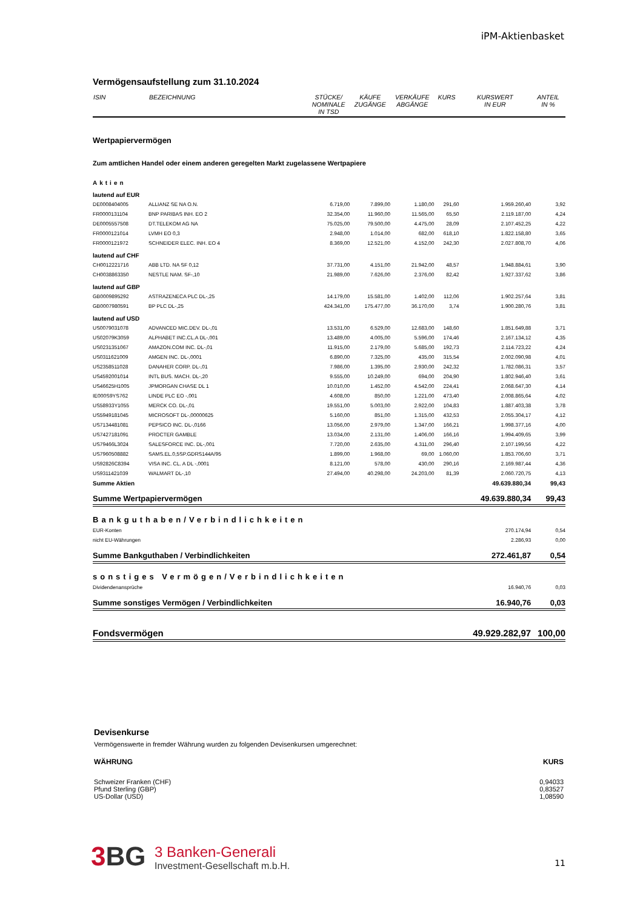iPM-Aktienbasket
Vermögensaufstellung zum 31.10.2024
| ISIN | BEZEICHNUNG | STÜCKE/ NOMINALE IN TSD | KÄUFE ZUGÄNGE | VERKÄUFE ABGÄNGE | KURS | KURSWERT IN EUR | ANTEIL IN % |
| --- | --- | --- | --- | --- | --- | --- | --- |
| Wertpapiervermögen | | | | | | | |
| Zum amtlichen Handel oder einem anderen geregelten Markt zugelassene Wertpapiere | | | | | | | |
| Aktien | | | | | | | |
| lautend auf EUR | | | | | | | |
| DE0008404005 | ALLIANZ SE NA O.N. | 6.719,00 | 7.899,00 | 1.180,00 | 291,60 | 1.959.260,40 | 3,92 |
| FR0000131104 | BNP PARIBAS INH. EO 2 | 32.354,00 | 11.960,00 | 11.565,00 | 65,50 | 2.119.187,00 | 4,24 |
| DE0005557508 | DT.TELEKOM AG NA | 75.025,00 | 79.500,00 | 4.475,00 | 28,09 | 2.107.452,25 | 4,22 |
| FR0000121014 | LVMH EO 0,3 | 2.948,00 | 1.014,00 | 682,00 | 618,10 | 1.822.158,80 | 3,65 |
| FR0000121972 | SCHNEIDER ELEC. INH. EO 4 | 8.369,00 | 12.521,00 | 4.152,00 | 242,30 | 2.027.808,70 | 4,06 |
| lautend auf CHF | | | | | | | |
| CH0012221716 | ABB LTD. NA SF 0,12 | 37.731,00 | 4.151,00 | 21.942,00 | 48,57 | 1.948.884,61 | 3,90 |
| CH0038863350 | NESTLE NAM. SF-,10 | 21.989,00 | 7.626,00 | 2.376,00 | 82,42 | 1.927.337,62 | 3,86 |
| lautend auf GBP | | | | | | | |
| GB0009895292 | ASTRAZENECA PLC DL-,25 | 14.179,00 | 15.581,00 | 1.402,00 | 112,06 | 1.902.257,64 | 3,81 |
| GB0007980591 | BP PLC DL-,25 | 424.341,00 | 175.477,00 | 36.170,00 | 3,74 | 1.900.280,76 | 3,81 |
| lautend auf USD | | | | | | | |
| US0079031078 | ADVANCED MIC.DEV. DL-,01 | 13.531,00 | 6.529,00 | 12.683,00 | 148,60 | 1.851.649,88 | 3,71 |
| US02079K3059 | ALPHABET INC.CL.A DL-,001 | 13.489,00 | 4.005,00 | 5.596,00 | 174,46 | 2.167.134,12 | 4,35 |
| US0231351067 | AMAZON.COM INC. DL-,01 | 11.915,00 | 2.179,00 | 5.685,00 | 192,73 | 2.114.723,22 | 4,24 |
| US0311621009 | AMGEN INC. DL-,0001 | 6.890,00 | 7.325,00 | 435,00 | 315,54 | 2.002.090,98 | 4,01 |
| US2358511028 | DANAHER CORP. DL-,01 | 7.986,00 | 1.395,00 | 2.930,00 | 242,32 | 1.782.086,31 | 3,57 |
| US4592001014 | INTL BUS. MACH. DL-,20 | 9.555,00 | 10.249,00 | 694,00 | 204,90 | 1.802.946,40 | 3,61 |
| US46625H1005 | JPMORGAN CHASE DL 1 | 10.010,00 | 1.452,00 | 4.542,00 | 224,41 | 2.068.647,30 | 4,14 |
| IE000S9YS762 | LINDE PLC EO -,001 | 4.608,00 | 850,00 | 1.221,00 | 473,40 | 2.008.865,64 | 4,02 |
| US58933Y1055 | MERCK CO. DL-,01 | 19.551,00 | 5.003,00 | 2.922,00 | 104,83 | 1.887.403,38 | 3,78 |
| US5949181045 | MICROSOFT DL-,00000625 | 5.160,00 | 851,00 | 1.315,00 | 432,53 | 2.055.304,17 | 4,12 |
| US7134481081 | PEPSICO INC. DL-,0166 | 13.056,00 | 2.979,00 | 1.347,00 | 166,21 | 1.998.377,16 | 4,00 |
| US7427181091 | PROCTER GAMBLE | 13.034,00 | 2.131,00 | 1.406,00 | 166,16 | 1.994.409,65 | 3,99 |
| US79466L3024 | SALESFORCE INC. DL-,001 | 7.720,00 | 2.635,00 | 4.311,00 | 296,40 | 2.107.199,56 | 4,22 |
| US7960508882 | SAMS.EL.0,5SP.GDRS144A/95 | 1.899,00 | 1.968,00 | 69,00 | 1.060,00 | 1.853.706,60 | 3,71 |
| US92826C8394 | VISA INC. CL. A DL -,0001 | 8.121,00 | 578,00 | 430,00 | 290,16 | 2.169.987,44 | 4,36 |
| US9311421039 | WALMART DL-,10 | 27.494,00 | 40.298,00 | 24.203,00 | 81,39 | 2.060.720,75 | 4,13 |
| Summe Aktien | | | | | | 49.639.880,34 | 99,43 |
| Summe Wertpapiervermögen | | | | | | 49.639.880,34 | 99,43 |
| Bankguthaben/Verbindlichkeiten | | | | | | | |
| EUR-Konten | | | | | | 270.174,94 | 0,54 |
| nicht EU-Währungen | | | | | | 2.286,93 | 0,00 |
| Summe Bankguthaben / Verbindlichkeiten | | | | | | 272.461,87 | 0,54 |
| sonstiges Vermögen/Verbindlichkeiten | | | | | | | |
| Dividendenansprüche | | | | | | 16.940,76 | 0,03 |
| Summe sonstiges Vermögen / Verbindlichkeiten | | | | | | 16.940,76 | 0,03 |
| Fondsvermögen | | | | | | 49.929.282,97 | 100,00 |
Devisenkurse
Vermögenswerte in fremder Währung wurden zu folgenden Devisenkursen umgerechnet:
| WÄHRUNG | KURS |
| Schweizer Franken (CHF) | 0,94033 |
| Pfund Sterling (GBP) | 0,83527 |
| US-Dollar (USD) | 1,08590 |
3 BG 3 Banken-Generali Investment-Gesellschaft m.b.H.
11